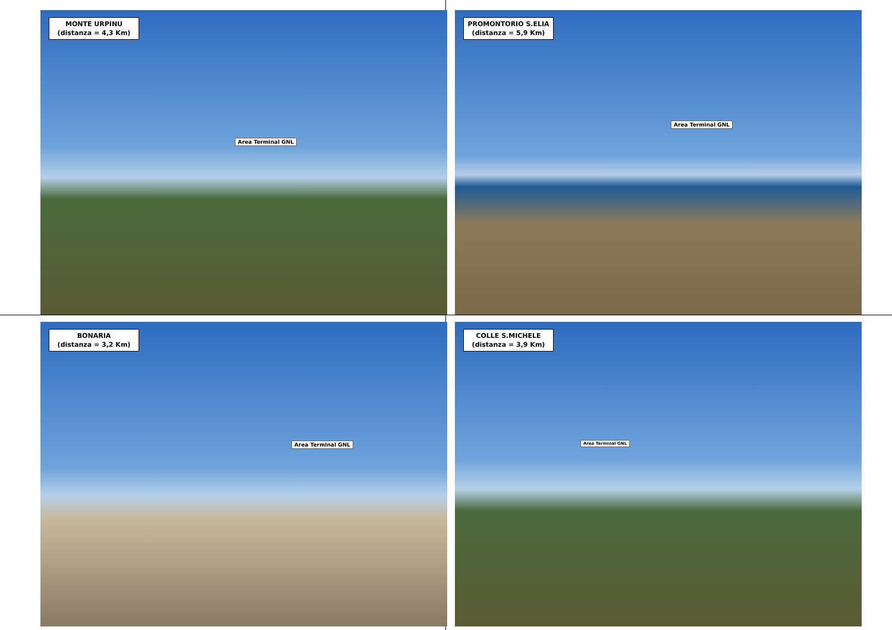MONTE URPINU
(distanza = 4,3 Km)
Area Terminal GNL
PROMONTORIO S.ELIA
(distanza = 5,9 Km)
Area Terminal GNL
BONARIA
(distanza = 3,2 Km)
Area Terminal GNL
COLLE S.MICHELE
(distanza = 3,9 Km)
Area Terminal GNL